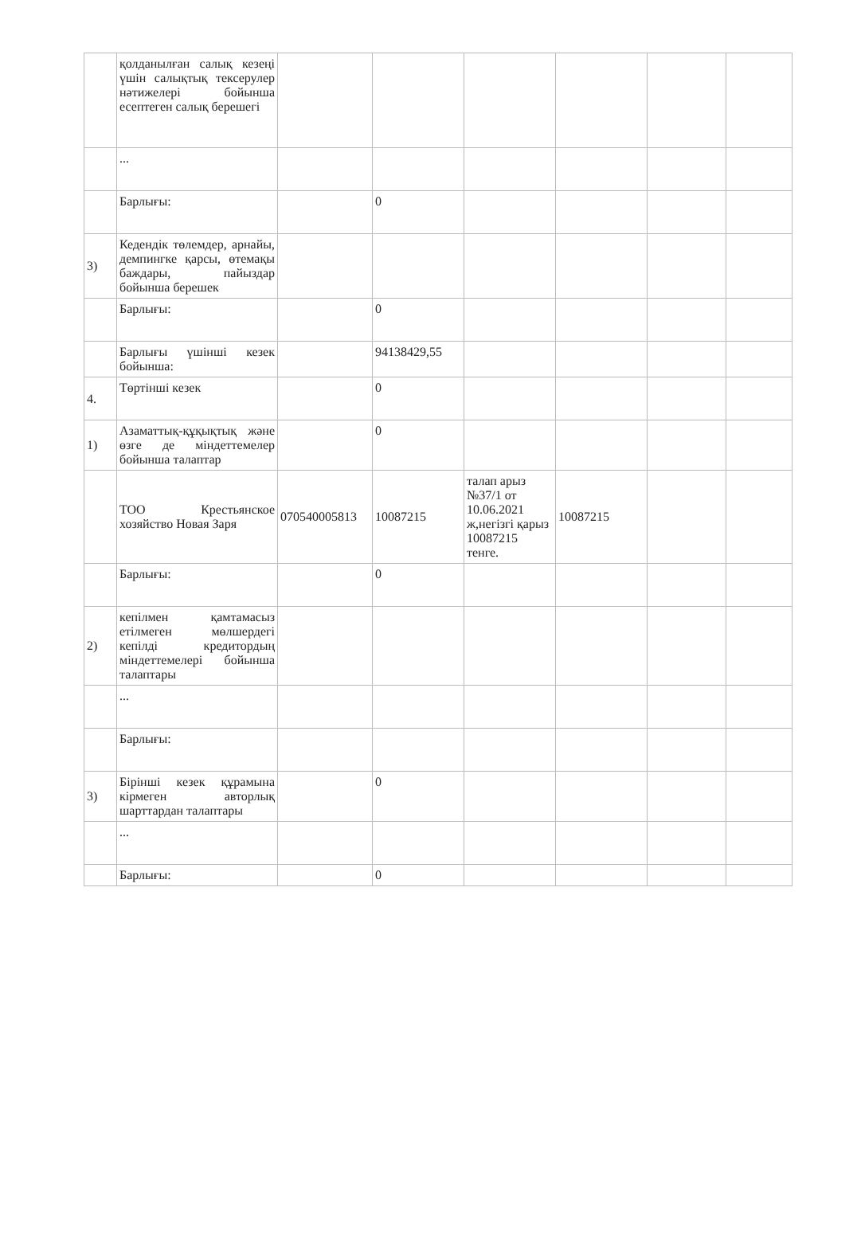| | қолданылған салық кезеңі үшін салықтық тексерулер нәтижелері бойынша есептеген салық берешегі | | | | | | |
| | ... | | | | | | |
| | Барлығы: | | 0 | | | | |
| 3) | Кедендік төлемдер, арнайы, демпингке қарсы, өтемақы баждары, пайыздар бойынша берешек | | | | | | |
| | Барлығы: | | 0 | | | | |
| | Барлығы үшінші кезек бойынша: | | 94138429,55 | | | | |
| 4. | Төртінші кезек | | 0 | | | | |
| 1) | Азаматтық-құқықтық және өзге де міндеттемелер бойынша талаптар | | 0 | | | | |
| | ТОО Крестьянское хозяйство Новая Заря | 070540005813 | 10087215 | талап арыз №37/1 от 10.06.2021 ж,негізгі қарыз 10087215 тенге. | 10087215 | | |
| | Барлығы: | | 0 | | | | |
| 2) | кепілмен қамтамасыз етілмеген мөлшердегі кепілді кредитордың міндеттемелері бойынша талаптары | | | | | | |
| | ... | | | | | | |
| | Барлығы: | | | | | | |
| 3) | Бірінші кезек құрамына кірмеген авторлық шарттардан талаптары | | 0 | | | | |
| | ... | | | | | | |
| | Барлығы: | | 0 | | | | |